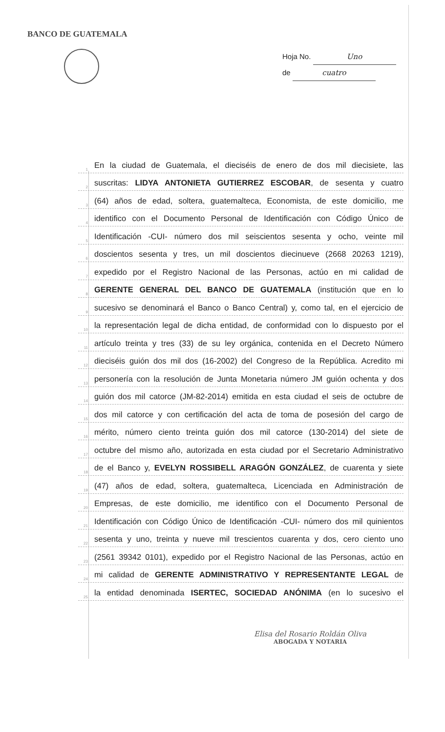BANCO DE GUATEMALA
Hoja No. Uno
de cuatro
1
En la ciudad de Guatemala, el dieciséis de enero de dos mil diecisiete, las
2
suscritas: LIDYA ANTONIETA GUTIERREZ ESCOBAR, de sesenta y cuatro
3
(64) años de edad, soltera, guatemalteca, Economista, de este domicilio, me
4
identifico con el Documento Personal de Identificación con Código Único de
5
Identificación -CUI- número dos mil seiscientos sesenta y ocho, veinte mil
6
doscientos sesenta y tres, un mil doscientos diecinueve (2668 20263 1219),
7
expedido por el Registro Nacional de las Personas, actúo en mi calidad de
8
GERENTE GENERAL DEL BANCO DE GUATEMALA (institución que en lo
9
sucesivo se denominará el Banco o Banco Central) y, como tal, en el ejercicio de
10
la representación legal de dicha entidad, de conformidad con lo dispuesto por el
11
artículo treinta y tres (33) de su ley orgánica, contenida en el Decreto Número
12
dieciséis guión dos mil dos (16-2002) del Congreso de la República. Acredito mi
13
personería con la resolución de Junta Monetaria número JM guión ochenta y dos
14
guión dos mil catorce (JM-82-2014) emitida en esta ciudad el seis de octubre de
15
dos mil catorce y con certificación del acta de toma de posesión del cargo de
16
mérito, número ciento treinta guión dos mil catorce (130-2014) del siete de
17
octubre del mismo año, autorizada en esta ciudad por el Secretario Administrativo
18
de el Banco y, EVELYN ROSSIBELL ARAGÓN GONZÁLEZ, de cuarenta y siete
19
(47) años de edad, soltera, guatemalteca, Licenciada en Administración de
20
Empresas, de este domicilio, me identifico con el Documento Personal de
21
Identificación con Código Único de Identificación -CUI- número dos mil quinientos
22
sesenta y uno, treinta y nueve mil trescientos cuarenta y dos, cero ciento uno
23
(2561 39342 0101), expedido por el Registro Nacional de las Personas, actúo en
24
mi calidad de GERENTE ADMINISTRATIVO Y REPRESENTANTE LEGAL de
25
la entidad denominada ISERTEC, SOCIEDAD ANÓNIMA (en lo sucesivo el
Elisa del Rosario Roldán Oliva
ABOGADA Y NOTARIA